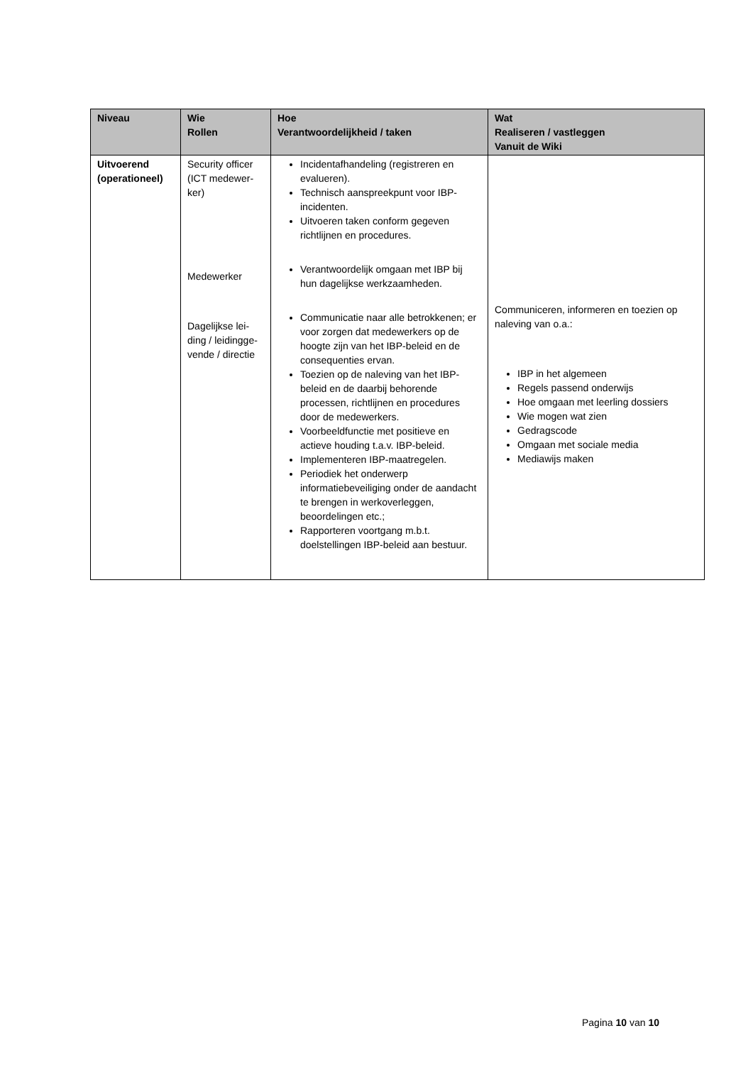| Niveau | Wie Rollen | Hoe Verantwoordelijkheid / taken | Wat Realiseren / vastleggen Vanuit de Wiki |
| --- | --- | --- | --- |
| Uitvoerend (operationeel) | Security officer (ICT medewer-ker) Medewerker Dagelijkse lei-ding / leidingge-vende / directie | Incidentafhandeling (registreren en evalueren). Technisch aanspreekpunt voor IBP-incidenten. Uitvoeren taken conform gegeven richtlijnen en procedures. Verantwoordelijk omgaan met IBP bij hun dagelijkse werkzaamheden. Communicatie naar alle betrokkenen; er voor zorgen dat medewerkers op de hoogte zijn van het IBP-beleid en de consequenties ervan. Toezien op de naleving van het IBP-beleid en de daarbij behorende processen, richtlijnen en procedures door de medewerkers. Voorbeeldfunctie met positieve en actieve houding t.a.v. IBP-beleid. Implementeren IBP-maatregelen. Periodiek het onderwerp informatiebeveiliging onder de aandacht te brengen in werkoverleggen, beoordelingen etc.; Rapporteren voortgang m.b.t. doelstellingen IBP-beleid aan bestuur. | Communiceren, informeren en toezien op naleving van o.a.: IBP in het algemeen Regels passend onderwijs Hoe omgaan met leerling dossiers Wie mogen wat zien Gedragscode Omgaan met sociale media Mediawijs maken |
Pagina 10 van 10